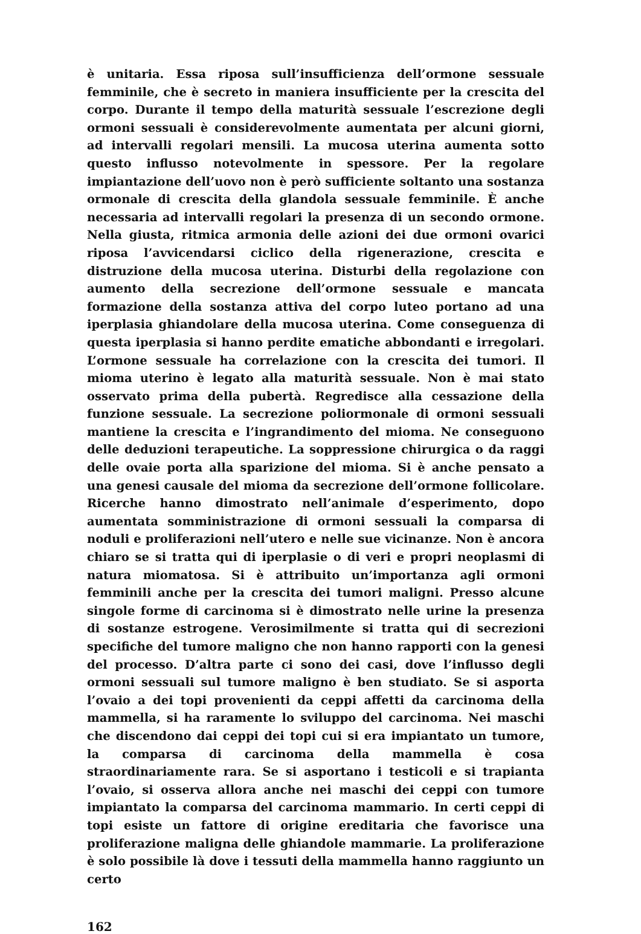è unitaria. Essa riposa sull’insufficienza dell’ormone sessuale femminile, che è secreto in maniera insufficiente per la crescita del corpo. Durante il tempo della maturità sessuale l’escrezione degli ormoni sessuali è considerevolmente aumentata per alcuni giorni, ad intervalli regolari mensili. La mucosa uterina aumenta sotto questo influsso notevolmente in spessore. Per la regolare impiantazione dell’uovo non è però sufficiente soltanto una sostanza ormonale di crescita della glandola sessuale femminile. È anche necessaria ad intervalli regolari la presenza di un secondo ormone. Nella giusta, ritmica armonia delle azioni dei due ormoni ovarici riposa l’avvicendarsi ciclico della rigenerazione, crescita e distruzione della mucosa uterina. Disturbi della regolazione con aumento della secrezione dell’ormone sessuale e mancata formazione della sostanza attiva del corpo luteo portano ad una iperplasia ghiandolare della mucosa uterina. Come conseguenza di questa iperplasia si hanno perdite ematiche abbondanti e irregolari. L’ormone sessuale ha correlazione con la crescita dei tumori. Il mioma uterino è legato alla maturità sessuale. Non è mai stato osservato prima della pubertà. Regredisce alla cessazione della funzione sessuale. La secrezione poliormonale di ormoni sessuali mantiene la crescita e l’ingrandimento del mioma. Ne conseguono delle deduzioni terapeutiche. La soppressione chirurgica o da raggi delle ovaie porta alla sparizione del mioma. Si è anche pensato a una genesi causale del mioma da secrezione dell’ormone follicolare. Ricerche hanno dimostrato nell’animale d’esperimento, dopo aumentata somministrazione di ormoni sessuali la comparsa di noduli e proliferazioni nell’utero e nelle sue vicinanze. Non è ancora chiaro se si tratta qui di iperplasie o di veri e propri neoplasmi di natura miomatosa. Si è attribuito un’importanza agli ormoni femminili anche per la crescita dei tumori maligni. Presso alcune singole forme di carcinoma si è dimostrato nelle urine la presenza di sostanze estrogene. Verosimilmente si tratta qui di secrezioni specifiche del tumore maligno che non hanno rapporti con la genesi del processo. D’altra parte ci sono dei casi, dove l’influsso degli ormoni sessuali sul tumore maligno è ben studiato. Se si asporta l’ovaio a dei topi provenienti da ceppi affetti da carcinoma della mammella, si ha raramente lo sviluppo del carcinoma. Nei maschi che discendono dai ceppi dei topi cui si era impiantato un tumore, la comparsa di carcinoma della mammella è cosa straordinariamente rara. Se si asportano i testicoli e si trapianta l’ovaio, si osserva allora anche nei maschi dei ceppi con tumore impiantato la comparsa del carcinoma mammario. In certi ceppi di topi esiste un fattore di origine ereditaria che favorisce una proliferazione maligna delle ghiandole mammarie. La proliferazione è solo possibile là dove i tessuti della mammella hanno raggiunto un certo
162